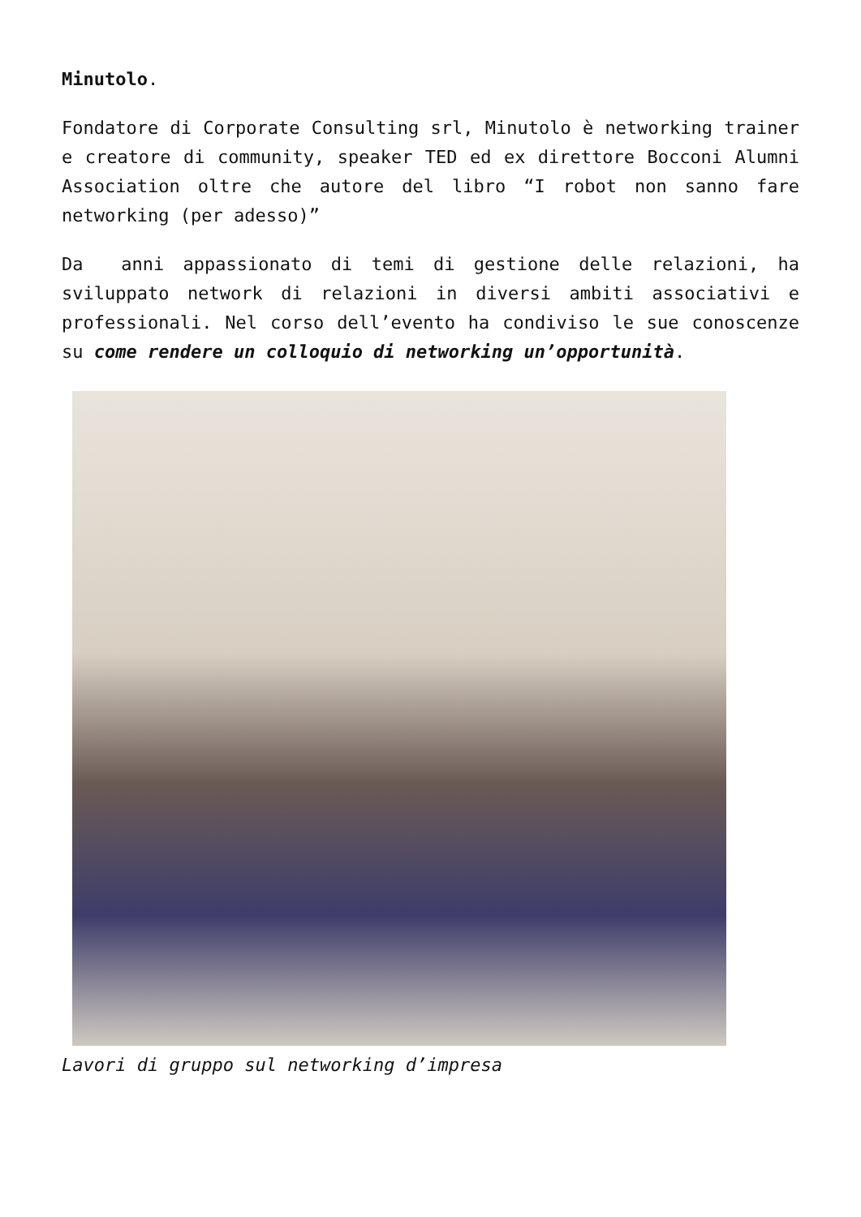Minutolo.
Fondatore di Corporate Consulting srl, Minutolo è networking trainer e creatore di community, speaker TED ed ex direttore Bocconi Alumni Association oltre che autore del libro “I robot non sanno fare networking (per adesso)”
Da anni appassionato di temi di gestione delle relazioni, ha sviluppato network di relazioni in diversi ambiti associativi e professionali. Nel corso dell’evento ha condiviso le sue conoscenze su come rendere un colloquio di networking un’opportunità.
Lavori di gruppo sul networking d’impresa